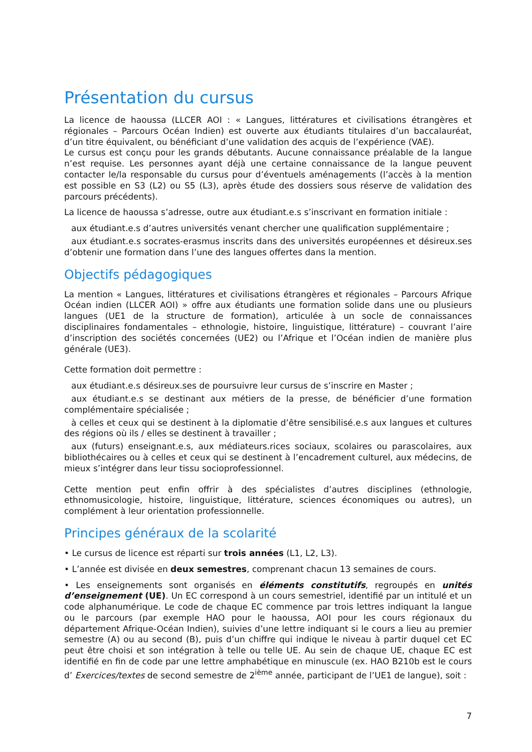Présentation du cursus
La licence de haoussa (LLCER AOI : « Langues, littératures et civilisations étrangères et régionales – Parcours Océan Indien) est ouverte aux étudiants titulaires d’un baccalauréat, d’un titre équivalent, ou bénéficiant d’une validation des acquis de l’expérience (VAE).
Le cursus est conçu pour les grands débutants. Aucune connaissance préalable de la langue n’est requise. Les personnes ayant déjà une certaine connaissance de la langue peuvent contacter le/la responsable du cursus pour d’éventuels aménagements (l’accès à la mention est possible en S3 (L2) ou S5 (L3), après étude des dossiers sous réserve de validation des parcours précédents).
La licence de haoussa s’adresse, outre aux étudiant.e.s s’inscrivant en formation initiale :
aux étudiant.e.s d’autres universités venant chercher une qualification supplémentaire ;
aux étudiant.e.s socrates-erasmus inscrits dans des universités européennes et désireux.ses d’obtenir une formation dans l’une des langues offertes dans la mention.
Objectifs pédagogiques
La mention « Langues, littératures et civilisations étrangères et régionales – Parcours Afrique Océan indien (LLCER AOI) » offre aux étudiants une formation solide dans une ou plusieurs langues (UE1 de la structure de formation), articulée à un socle de connaissances disciplinaires fondamentales – ethnologie, histoire, linguistique, littérature) – couvrant l’aire d’inscription des sociétés concernées (UE2) ou l’Afrique et l’Océan indien de manière plus générale (UE3).
Cette formation doit permettre :
aux étudiant.e.s désireux.ses de poursuivre leur cursus de s’inscrire en Master ;
aux étudiant.e.s se destinant aux métiers de la presse, de bénéficier d’une formation complémentaire spécialisée ;
à celles et ceux qui se destinent à la diplomatie d’être sensibilisé.e.s aux langues et cultures des régions où ils / elles se destinent à travailler ;
aux (futurs) enseignant.e.s, aux médiateurs.rices sociaux, scolaires ou parascolaires, aux bibliothécaires ou à celles et ceux qui se destinent à l’encadrement culturel, aux médecins, de mieux s’intégrer dans leur tissu socioprofessionnel.
Cette mention peut enfin offrir à des spécialistes d’autres disciplines (ethnologie, ethnomusicologie, histoire, linguistique, littérature, sciences économiques ou autres), un complément à leur orientation professionnelle.
Principes généraux de la scolarité
• Le cursus de licence est réparti sur trois années (L1, L2, L3).
• L’année est divisée en deux semestres, comprenant chacun 13 semaines de cours.
• Les enseignements sont organisés en éléments constitutifs, regroupés en unités d’enseignement (UE). Un EC correspond à un cours semestriel, identifié par un intitulé et un code alphanumérique. Le code de chaque EC commence par trois lettres indiquant la langue ou le parcours (par exemple HAO pour le haoussa, AOI pour les cours régionaux du département Afrique-Océan Indien), suivies d’une lettre indiquant si le cours a lieu au premier semestre (A) ou au second (B), puis d’un chiffre qui indique le niveau à partir duquel cet EC peut être choisi et son intégration à telle ou telle UE. Au sein de chaque UE, chaque EC est identifié en fin de code par une lettre amphabétique en minuscule (ex. HAO B210b est le cours d’ Exercices/textes de second semestre de 2<sup>ième</sup> année, participant de l’UE1 de langue), soit :
7